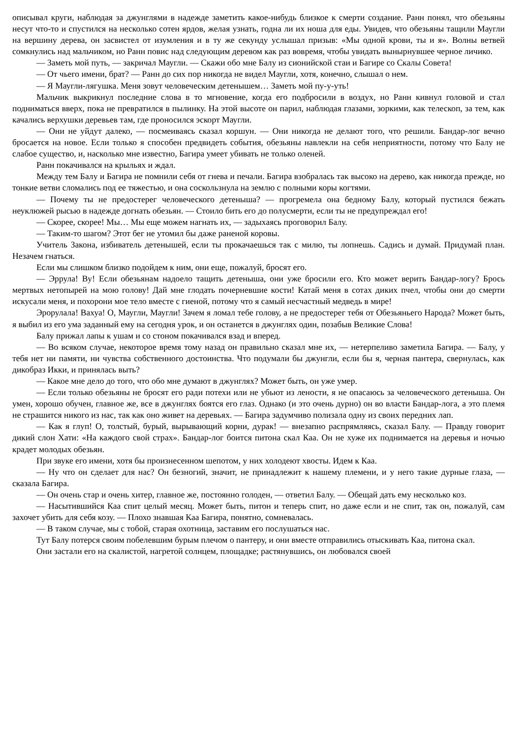описывал круги, наблюдая за джунглями в надежде заметить какое-нибудь близкое к смерти создание. Ранн понял, что обезьяны несут что-то и спустился на несколько сотен ярдов, желая узнать, годна ли их ноша для еды. Увидев, что обезьяны тащили Маугли на вершину дерева, он засвистел от изумления и в ту же секунду услышал призыв: «Мы одной крови, ты и я». Волны ветвей сомкнулись над мальчиком, но Ранн повис над следующим деревом как раз вовремя, чтобы увидать вынырнувшее черное личико.
— Заметь мой путь, — закричал Маугли. — Скажи обо мне Балу из сионийской стаи и Багире со Скалы Совета!
— От чьего имени, брат? — Ранн до сих пор никогда не видел Маугли, хотя, конечно, слышал о нем.
— Я Маугли-лягушка. Меня зовут человеческим детенышем… Заметь мой пу-у-уть!
Мальчик выкрикнул последние слова в то мгновение, когда его подбросили в воздух, но Ранн кивнул головой и стал подниматься вверх, пока не превратился в пылинку. На этой высоте он парил, наблюдая глазами, зоркими, как телескоп, за тем, как качались верхушки деревьев там, где проносился эскорт Маугли.
— Они не уйдут далеко, — посмеиваясь сказал коршун. — Они никогда не делают того, что решили. Бандар-лог вечно бросается на новое. Если только я способен предвидеть события, обезьяны навлекли на себя неприятности, потому что Балу не слабое существо, и, насколько мне известно, Багира умеет убивать не только оленей.
Ранн покачивался на крыльях и ждал.
Между тем Балу и Багира не помнили себя от гнева и печали. Багира взобралась так высоко на дерево, как никогда прежде, но тонкие ветви сломались под ее тяжестью, и она соскользнула на землю с полными коры когтями.
— Почему ты не предостерег человеческого детеныша? — прогремела она бедному Балу, который пустился бежать неуклюжей рысью в надежде догнать обезьян. — Стоило бить его до полусмерти, если ты не предупреждал его!
— Скорее, скорее! Мы… Мы еще можем нагнать их, — задыхаясь проговорил Балу.
— Таким-то шагом? Этот бег не утомил бы даже раненой коровы.
Учитель Закона, избиватель детенышей, если ты прокачаешься так с милю, ты лопнешь. Садись и думай. Придумай план. Незачем гнаться.
Если мы слишком близко подойдем к ним, они еще, пожалуй, бросят его.
— Эррула! Ву! Если обезьянам надоело тащить детеныша, они уже бросили его. Кто может верить Бандар-логу? Брось мертвых нетопырей на мою голову! Дай мне глодать почерневшие кости! Катай меня в сотах диких пчел, чтобы они до смерти искусали меня, и похорони мое тело вместе с гиеной, потому что я самый несчастный медведь в мире!
Эрорулала! Вахуа! О, Маугли, Маугли! Зачем я ломал тебе голову, а не предостерег тебя от Обезьяньего Народа? Может быть, я выбил из его ума заданный ему на сегодня урок, и он останется в джунглях один, позабыв Великие Слова!
Балу прижал лапы к ушам и со стоном покачивался взад и вперед.
— Во всяком случае, некоторое время тому назад он правильно сказал мне их, — нетерпеливо заметила Багира. — Балу, у тебя нет ни памяти, ни чувства собственного достоинства. Что подумали бы джунгли, если бы я, черная пантера, свернулась, как дикобраз Икки, и принялась выть?
— Какое мне дело до того, что обо мне думают в джунглях? Может быть, он уже умер.
— Если только обезьяны не бросят его ради потехи или не убьют из лености, я не опасаюсь за человеческого детеныша. Он умен, хорошо обучен, главное же, все в джунглях боятся его глаз. Однако (и это очень дурно) он во власти Бандар-лога, а это племя не страшится никого из нас, так как оно живет на деревьях. — Багира задумчиво полизала одну из своих передних лап.
— Как я глуп! О, толстый, бурый, вырывающий корни, дурак! — внезапно распрямляясь, сказал Балу. — Правду говорит дикий слон Хати: «На каждого свой страх». Бандар-лог боится питона скал Каа. Он не хуже их поднимается на деревья и ночью крадет молодых обезьян.
При звуке его имени, хотя бы произнесенном шепотом, у них холодеют хвосты. Идем к Каа.
— Ну что он сделает для нас? Он безногий, значит, не принадлежит к нашему племени, и у него такие дурные глаза, — сказала Багира.
— Он очень стар и очень хитер, главное же, постоянно голоден, — ответил Балу. — Обещай дать ему несколько коз.
— Насытившийся Каа спит целый месяц. Может быть, питон и теперь спит, но даже если и не спит, так он, пожалуй, сам захочет убить для себя козу. — Плохо знавшая Каа Багира, понятно, сомневалась.
— В таком случае, мы с тобой, старая охотница, заставим его послушаться нас.
Тут Балу потерся своим побелевшим бурым плечом о пантеру, и они вместе отправились отыскивать Каа, питона скал.
Они застали его на скалистой, нагретой солнцем, площадке; растянувшись, он любовался своей